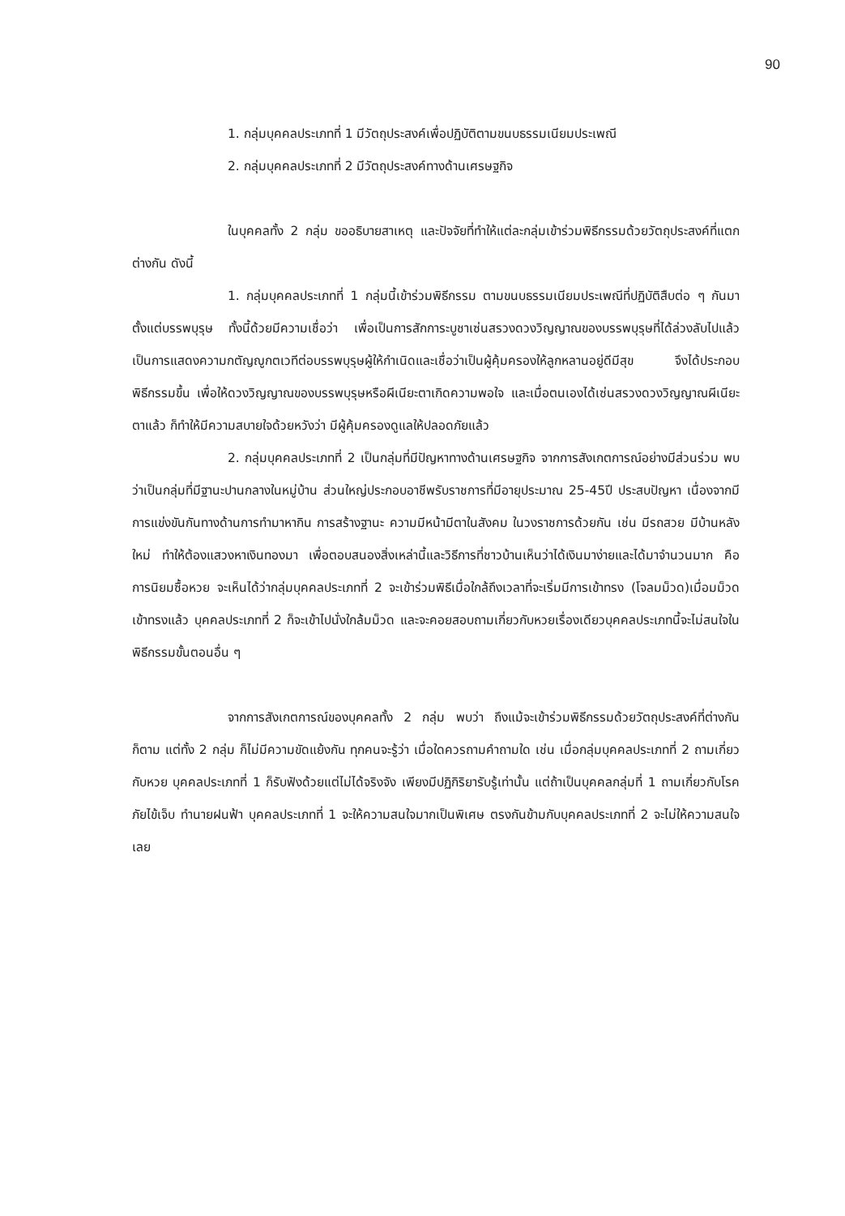90
1. กลุ่มบุคคลประเภทที่ 1 มีวัตถุประสงค์เพื่อปฏิบัติตามขนบธรรมเนียมประเพณี
2. กลุ่มบุคคลประเภทที่ 2 มีวัตถุประสงค์ทางด้านเศรษฐกิจ
ในบุคคลทั้ง 2 กลุ่ม ขออธิบายสาเหตุ และปัจจัยที่ทำให้แต่ละกลุ่มเข้าร่วมพิธีกรรมด้วยวัตถุประสงค์ที่แตกต่างกัน ดังนี้
1. กลุ่มบุคคลประเภทที่ 1 กลุ่มนี้เข้าร่วมพิธีกรรม ตามขนบธรรมเนียมประเพณีที่ปฏิบัติสืบต่อ ๆ กันมาตั้งแต่บรรพบุรุษ ทั้งนี้ด้วยมีความเชื่อว่า เพื่อเป็นการสักการะบูชาเซ่นสรวงดวงวิญญาณของบรรพบุรุษที่ได้ล่วงลับไปแล้ว เป็นการแสดงความกตัญญูกตเวทีต่อบรรพบุรุษผู้ให้กำเนิดและเชื่อว่าเป็นผู้คุ้มครองให้ลูกหลานอยู่ดีมีสุข จึงได้ประกอบพิธีกรรมขึ้น เพื่อให้ดวงวิญญาณของบรรพบุรุษหรือผีเนียะตาเกิดความพอใจ และเมื่อตนเองได้เซ่นสรวงดวงวิญญาณผีเนียะตาแล้ว ก็ทำให้มีความสบายใจด้วยหวังว่า มีผู้คุ้มครองดูแลให้ปลอดภัยแล้ว
2. กลุ่มบุคคลประเภทที่ 2 เป็นกลุ่มที่มีปัญหาทางด้านเศรษฐกิจ จากการสังเกตการณ์อย่างมีส่วนร่วม พบว่าเป็นกลุ่มที่มีฐานะปานกลางในหมู่บ้าน ส่วนใหญ่ประกอบอาชีพรับราชการที่มีอายุประมาณ 25-45ปี ประสบปัญหา เนื่องจากมีการแข่งขันกันทางด้านการทำมาหากิน การสร้างฐานะ ความมีหน้ามีตาในสังคม ในวงราชการด้วยกัน เช่น มีรถสวย มีบ้านหลังใหม่ ทำให้ต้องแสวงหาเงินทองมา เพื่อตอบสนองสิ่งเหล่านี้และวิธีการที่ชาวบ้านเห็นว่าได้เงินมาง่ายและได้มาจำนวนมาก คือ การนิยมซื้อหวย จะเห็นได้ว่ากลุ่มบุคคลประเภทที่ 2 จะเข้าร่วมพิธีเมื่อใกล้ถึงเวลาที่จะเริ่มมีการเข้าทรง (โจลมม็วด)เมื่อมม็วดเข้าทรงแล้ว บุคคลประเภทที่ 2 ก็จะเข้าไปนั่งใกล้มม็วด และจะคอยสอบถามเกี่ยวกับหวยเรื่องเดียวบุคคลประเภทนี้จะไม่สนใจในพิธีกรรมขั้นตอนอื่น ๆ
จากการสังเกตการณ์ของบุคคลทั้ง 2 กลุ่ม พบว่า ถึงแม้จะเข้าร่วมพิธีกรรมด้วยวัตถุประสงค์ที่ต่างกันก็ตาม แต่ทั้ง 2 กลุ่ม ก็ไม่มีความขัดแย้งกัน ทุกคนจะรู้ว่า เมื่อใดควรถามคำถามใด เช่น เมื่อกลุ่มบุคคลประเภทที่ 2 ถามเกี่ยวกับหวย บุคคลประเภทที่ 1 ก็รับฟังด้วยแต่ไม่ได้จริงจัง เพียงมีปฏิกิริยารับรู้เท่านั้น แต่ถ้าเป็นบุคคลกลุ่มที่ 1 ถามเกี่ยวกับโรคภัยไข้เจ็บ ทำนายฝนฟ้า บุคคลประเภทที่ 1 จะให้ความสนใจมากเป็นพิเศษ ตรงกันข้ามกับบุคคลประเภทที่ 2 จะไม่ให้ความสนใจเลย